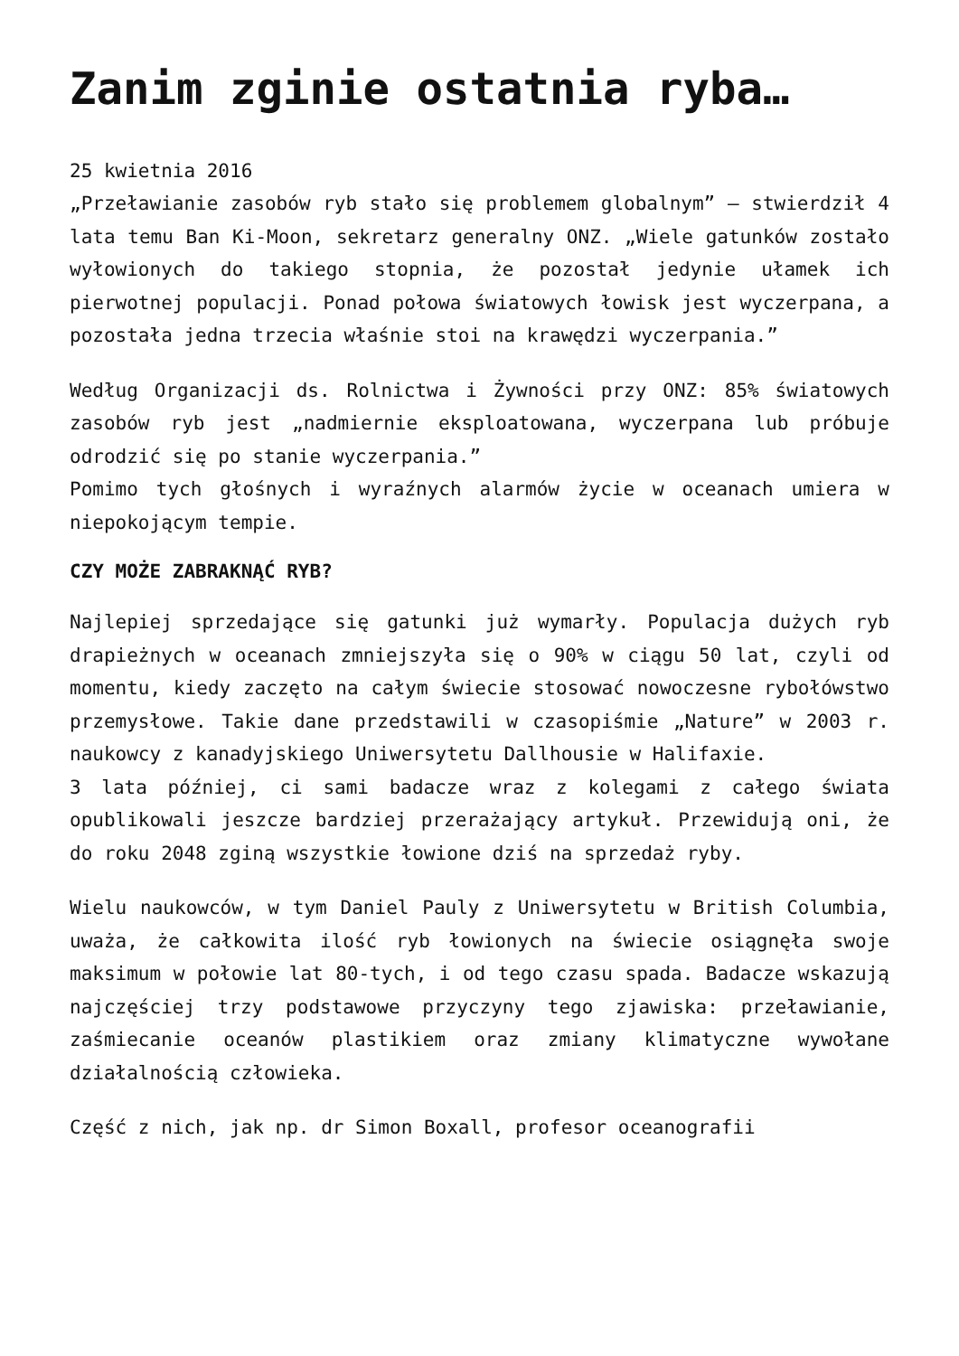Zanim zginie ostatnia ryba…
25 kwietnia 2016
„Przeławianie zasobów ryb stało się problemem globalnym” – stwierdził 4 lata temu Ban Ki-Moon, sekretarz generalny ONZ. „Wiele gatunków zostało wyłowionych do takiego stopnia, że pozostał jedynie ułamek ich pierwotnej populacji. Ponad połowa światowych łowisk jest wyczerpana, a pozostała jedna trzecia właśnie stoi na krawędzi wyczerpania.”
Według Organizacji ds. Rolnictwa i Żywności przy ONZ: 85% światowych zasobów ryb jest „nadmiernie eksploatowana, wyczerpana lub próbuje odrodzić się po stanie wyczerpania.”
Pomimo tych głośnych i wyraźnych alarmów życie w oceanach umiera w niepokojącym tempie.
CZY MOŻE ZABRAKNĄĆ RYB?
Najlepiej sprzedające się gatunki już wymarły. Populacja dużych ryb drapieżnych w oceanach zmniejszyła się o 90% w ciągu 50 lat, czyli od momentu, kiedy zaczęto na całym świecie stosować nowoczesne rybołówstwo przemysłowe. Takie dane przedstawili w czasopiśmie „Nature” w 2003 r. naukowcy z kanadyjskiego Uniwersytetu Dallhousie w Halifaxie.
3 lata później, ci sami badacze wraz z kolegami z całego świata opublikowali jeszcze bardziej przerażający artykuł. Przewidują oni, że do roku 2048 zginą wszystkie łowione dziś na sprzedaż ryby.
Wielu naukowców, w tym Daniel Pauly z Uniwersytetu w British Columbia, uważa, że całkowita ilość ryb łowionych na świecie osiągnęła swoje maksimum w połowie lat 80-tych, i od tego czasu spada. Badacze wskazują najczęściej trzy podstawowe przyczyny tego zjawiska: przeławianie, zaśmiecanie oceanów plastikiem oraz zmiany klimatyczne wywołane działalnością człowieka.
Część z nich, jak np. dr Simon Boxall, profesor oceanografii